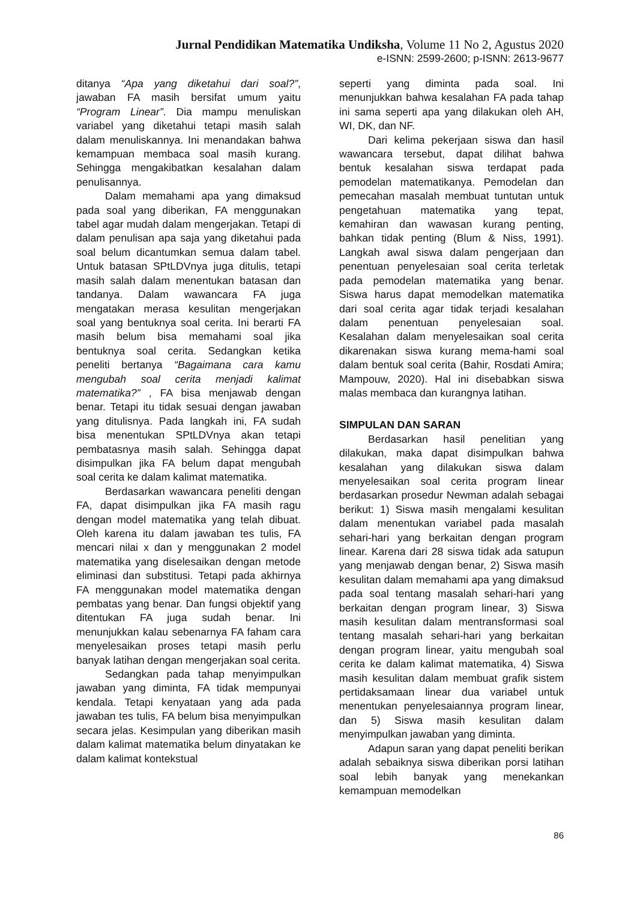Jurnal Pendidikan Matematika Undiksha, Volume 11 No 2, Agustus 2020
e-ISNN: 2599-2600; p-ISNN: 2613-9677
ditanya “Apa yang diketahui dari soal?”, jawaban FA masih bersifat umum yaitu “Program Linear”. Dia mampu menuliskan variabel yang diketahui tetapi masih salah dalam menuliskannya. Ini menandakan bahwa kemampuan membaca soal masih kurang. Sehingga mengakibatkan kesalahan dalam penulisannya.
Dalam memahami apa yang dimaksud pada soal yang diberikan, FA menggunakan tabel agar mudah dalam mengerjakan. Tetapi di dalam penulisan apa saja yang diketahui pada soal belum dicantumkan semua dalam tabel. Untuk batasan SPtLDVnya juga ditulis, tetapi masih salah dalam menentukan batasan dan tandanya. Dalam wawancara FA juga mengatakan merasa kesulitan mengerjakan soal yang bentuknya soal cerita. Ini berarti FA masih belum bisa memahami soal jika bentuknya soal cerita. Sedangkan ketika peneliti bertanya “Bagaimana cara kamu mengubah soal cerita menjadi kalimat matematika?” , FA bisa menjawab dengan benar. Tetapi itu tidak sesuai dengan jawaban yang ditulisnya. Pada langkah ini, FA sudah bisa menentukan SPtLDVnya akan tetapi pembatasnya masih salah. Sehingga dapat disimpulkan jika FA belum dapat mengubah soal cerita ke dalam kalimat matematika.
Berdasarkan wawancara peneliti dengan FA, dapat disimpulkan jika FA masih ragu dengan model matematika yang telah dibuat. Oleh karena itu dalam jawaban tes tulis, FA mencari nilai x dan y menggunakan 2 model matematika yang diselesaikan dengan metode eliminasi dan substitusi. Tetapi pada akhirnya FA menggunakan model matematika dengan pembatas yang benar. Dan fungsi objektif yang ditentukan FA juga sudah benar. Ini menunjukkan kalau sebenarnya FA faham cara menyelesaikan proses tetapi masih perlu banyak latihan dengan mengerjakan soal cerita.
Sedangkan pada tahap menyimpulkan jawaban yang diminta, FA tidak mempunyai kendala. Tetapi kenyataan yang ada pada jawaban tes tulis, FA belum bisa menyimpulkan secara jelas. Kesimpulan yang diberikan masih dalam kalimat matematika belum dinyatakan ke dalam kalimat kontekstual
seperti yang diminta pada soal. Ini menunjukkan bahwa kesalahan FA pada tahap ini sama seperti apa yang dilakukan oleh AH, WI, DK, dan NF.
Dari kelima pekerjaan siswa dan hasil wawancara tersebut, dapat dilihat bahwa bentuk kesalahan siswa terdapat pada pemodelan matematikanya. Pemodelan dan pemecahan masalah membuat tuntutan untuk pengetahuan matematika yang tepat, kemahiran dan wawasan kurang penting, bahkan tidak penting (Blum & Niss, 1991). Langkah awal siswa dalam pengerjaan dan penentuan penyelesaian soal cerita terletak pada pemodelan matematika yang benar. Siswa harus dapat memodelkan matematika dari soal cerita agar tidak terjadi kesalahan dalam penentuan penyelesaian soal. Kesalahan dalam menyelesaikan soal cerita dikarenakan siswa kurang mema-hami soal dalam bentuk soal cerita (Bahir, Rosdati Amira; Mampouw, 2020). Hal ini disebabkan siswa malas membaca dan kurangnya latihan.
SIMPULAN DAN SARAN
Berdasarkan hasil penelitian yang dilakukan, maka dapat disimpulkan bahwa kesalahan yang dilakukan siswa dalam menyelesaikan soal cerita program linear berdasarkan prosedur Newman adalah sebagai berikut: 1) Siswa masih mengalami kesulitan dalam menentukan variabel pada masalah sehari-hari yang berkaitan dengan program linear. Karena dari 28 siswa tidak ada satupun yang menjawab dengan benar, 2) Siswa masih kesulitan dalam memahami apa yang dimaksud pada soal tentang masalah sehari-hari yang berkaitan dengan program linear, 3) Siswa masih kesulitan dalam mentransformasi soal tentang masalah sehari-hari yang berkaitan dengan program linear, yaitu mengubah soal cerita ke dalam kalimat matematika, 4) Siswa masih kesulitan dalam membuat grafik sistem pertidaksamaan linear dua variabel untuk menentukan penyelesaiannya program linear, dan 5) Siswa masih kesulitan dalam menyimpulkan jawaban yang diminta.
Adapun saran yang dapat peneliti berikan adalah sebaiknya siswa diberikan porsi latihan soal lebih banyak yang menekankan kemampuan memodelkan
86